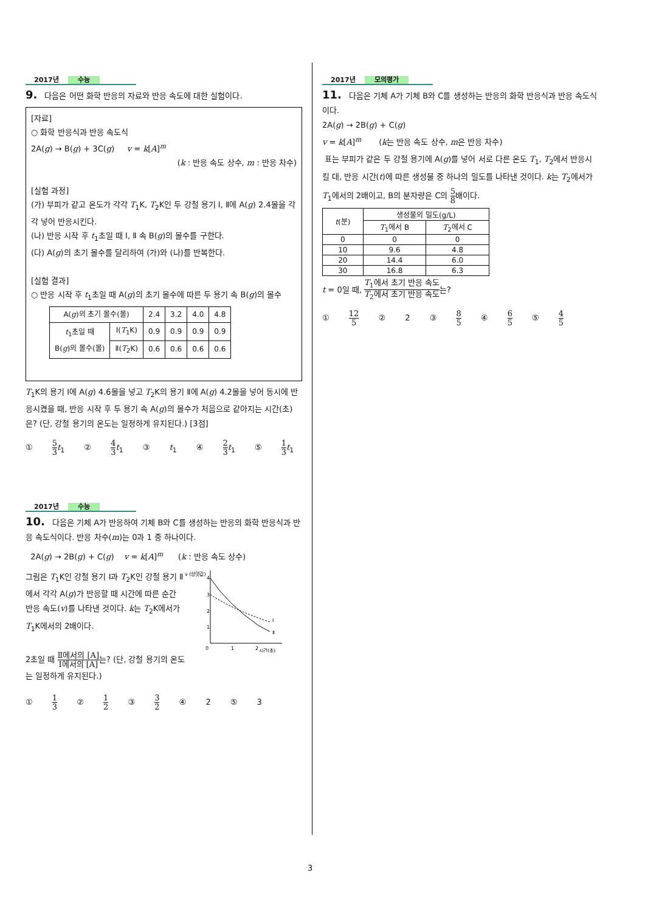2017년 수능
9. 다음은 어떤 화학 반응의 자료와 반응 속도에 대한 실험이다.
[자료]
○ 화학 반응식과 반응 속도식
2A(g) → B(g) + 3C(g) v = k[A]<sup>m</sup>
(k : 반응 속도 상수, m : 반응 차수)
[실험 과정]
(가) 부피가 같고 온도가 각각 T<sub>1</sub>K, T<sub>2</sub>K인 두 강철 용기 Ⅰ, Ⅱ에 A(g) 2.4몰을 각각 넣어 반응시킨다.
(나) 반응 시작 후 t<sub>1</sub>초일 때 Ⅰ, Ⅱ 속 B(g)의 몰수를 구한다.
(다) A(g)의 초기 몰수를 달리하여 (가)와 (나)를 반복한다.
[실험 결과]
○ 반응 시작 후 t<sub>1</sub>초일 때 A(g)의 초기 몰수에 따른 두 용기 속 B(g)의 몰수
| A( g )의 초기 몰수(몰) | | 2.4 | 3.2 | 4.0 | 4.8 |
| t<sub>1</sub>초일 때 B( g )의 몰수(몰) | Ⅰ( T<sub>1</sub>K) | 0.9 | 0.9 | 0.9 | 0.9 |
| | Ⅱ( T<sub>2</sub>K) | 0.6 | 0.6 | 0.6 | 0.6 |
T<sub>1</sub>K의 용기 Ⅰ에 A(g) 4.6몰을 넣고 T<sub>2</sub>K의 용기 Ⅱ에 A(g) 4.2몰을 넣어 동시에 반응시켰을 때, 반응 시작 후 두 용기 속 A(g)의 몰수가 처음으로 같아지는 시간(초)은? (단, 강철 용기의 온도는 일정하게 유지된다.) [3점]
① 5 3 t<sub>1</sub> ② 4 3 t<sub>1</sub> ③ t<sub>1</sub> ④ 2 3 t<sub>1</sub> ⑤ 1 3 t<sub>1</sub>
2017년 수능
10. 다음은 기체 A가 반응하여 기체 B와 C를 생성하는 반응의 화학 반응식과 반응 속도식이다. 반응 차수(m)는 0과 1 중 하나이다.
2A(g) → 2B(g) + C(g) v = k[A]<sup>m</sup> (k : 반응 속도 상수)
그림은 T<sub>1</sub>K인 강철 용기 Ⅰ과 T<sub>2</sub>K인 강철 용기 Ⅱ에서 각각 A(g)가 반응할 때 시간에 따른 순간 반응 속도(v)를 나타낸 것이다. k는 T<sub>2</sub>K에서가 T<sub>1</sub>K에서의 2배이다.
2초일 때 Ⅱ에서의 [A] Ⅰ에서의 [A] 는? (단, 강철 용기의 온도는 일정하게 유지된다.)
v (상댓값)
4
3
2
1
0
1
2
시간(초)
Ⅰ
Ⅱ
① 1 3 ② 1 2 ③ 3 2 ④ 2 ⑤ 3
2017년 모의평가
11. 다음은 기체 A가 기체 B와 C를 생성하는 반응의 화학 반응식과 반응 속도식이다.
2A(g) → 2B(g) + C(g)
v = k[A]<sup>m</sup> (k는 반응 속도 상수, m은 반응 차수)
표는 부피가 같은 두 강철 용기에 A(g)를 넣어 서로 다른 온도 T<sub>1</sub>, T<sub>2</sub>에서 반응시킬 대, 반응 시간(t)에 따른 생성물 중 하나의 밀도를 나타낸 것이다. k는 T<sub>2</sub>에서가 T<sub>1</sub>에서의 2배이고, B의 분자량은 C의 5 8배이다.
| t (분) | 생성물의 밀도(g/L) | |
| | T<sub>1</sub>에서 B | T<sub>2</sub>에서 C |
| 0 | 0 | 0 |
| 10 | 9.6 | 4.8 |
| 20 | 14.4 | 6.0 |
| 30 | 16.8 | 6.3 |
t = 0일 때, T<sub>1</sub>에서 초기 반응 속도 T<sub>2</sub>에서 초기 반응 속도는?
① 12 5 ② 2 ③ 8 5 ④ 6 5 ⑤ 4 5
3